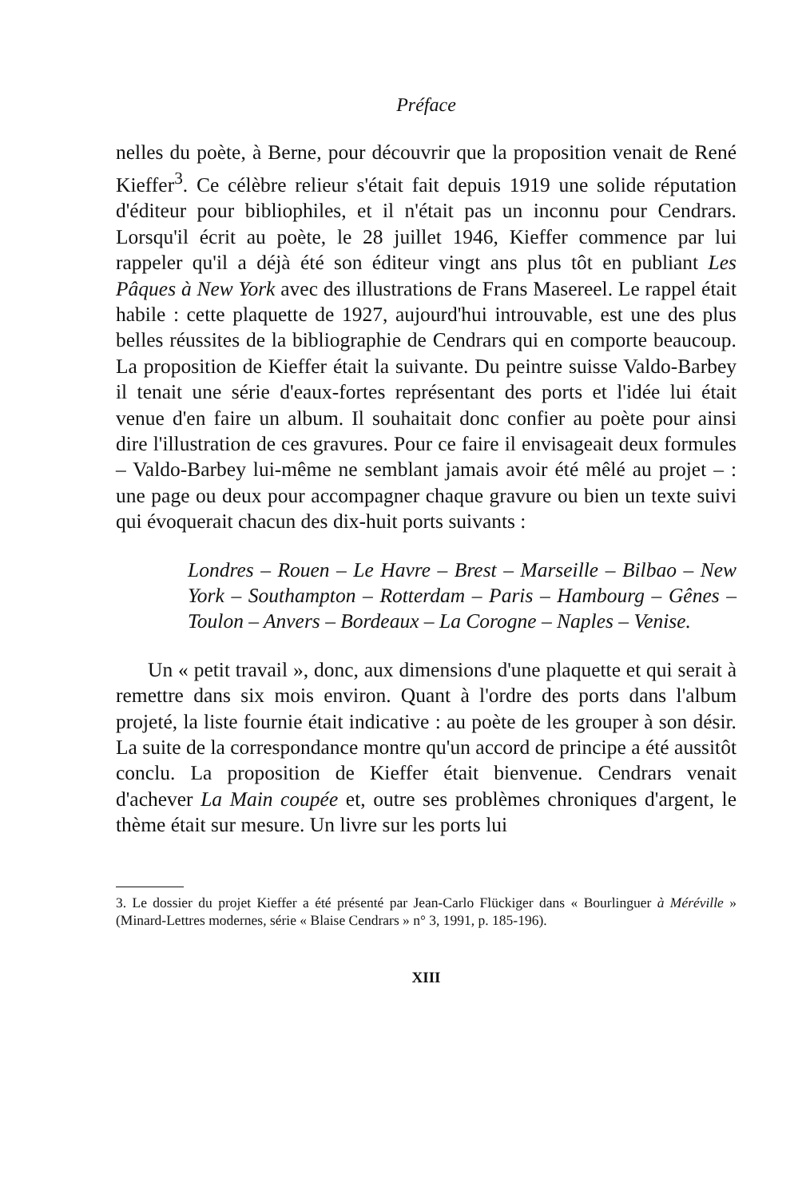Préface
nelles du poète, à Berne, pour découvrir que la proposition venait de René Kieffer<sup>3</sup>. Ce célèbre relieur s'était fait depuis 1919 une solide réputation d'éditeur pour bibliophiles, et il n'était pas un inconnu pour Cendrars. Lorsqu'il écrit au poète, le 28 juillet 1946, Kieffer commence par lui rappeler qu'il a déjà été son éditeur vingt ans plus tôt en publiant Les Pâques à New York avec des illustrations de Frans Masereel. Le rappel était habile : cette plaquette de 1927, aujourd'hui introuvable, est une des plus belles réussites de la bibliographie de Cendrars qui en comporte beaucoup. La proposition de Kieffer était la suivante. Du peintre suisse Valdo-Barbey il tenait une série d'eaux-fortes représentant des ports et l'idée lui était venue d'en faire un album. Il souhaitait donc confier au poète pour ainsi dire l'illustration de ces gravures. Pour ce faire il envisageait deux formules – Valdo-Barbey lui-même ne semblant jamais avoir été mêlé au projet – : une page ou deux pour accompagner chaque gravure ou bien un texte suivi qui évoquerait chacun des dix-huit ports suivants :
Londres – Rouen – Le Havre – Brest – Marseille – Bilbao – New York – Southampton – Rotterdam – Paris – Hambourg – Gênes – Toulon – Anvers – Bordeaux – La Corogne – Naples – Venise.
Un « petit travail », donc, aux dimensions d'une plaquette et qui serait à remettre dans six mois environ. Quant à l'ordre des ports dans l'album projeté, la liste fournie était indicative : au poète de les grouper à son désir. La suite de la correspondance montre qu'un accord de principe a été aussitôt conclu. La proposition de Kieffer était bienvenue. Cendrars venait d'achever La Main coupée et, outre ses problèmes chroniques d'argent, le thème était sur mesure. Un livre sur les ports lui
3. Le dossier du projet Kieffer a été présenté par Jean-Carlo Flückiger dans « Bourlinguer à Méréville » (Minard-Lettres modernes, série « Blaise Cendrars » n° 3, 1991, p. 185-196).
XIII